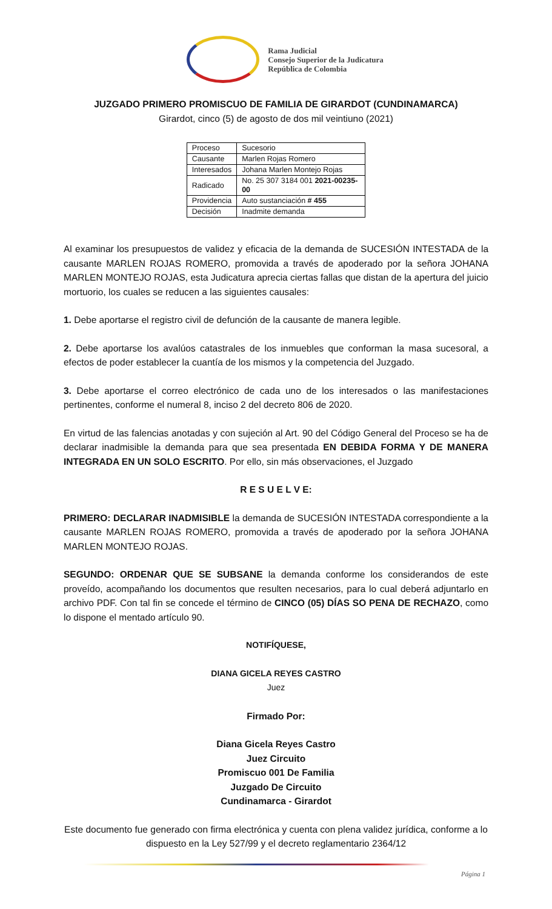Rama Judicial
Consejo Superior de la Judicatura
República de Colombia
JUZGADO PRIMERO PROMISCUO DE FAMILIA DE GIRARDOT (CUNDINAMARCA)
Girardot, cinco (5) de agosto de dos mil veintiuno (2021)
| Proceso | Sucesorio |
| Causante | Marlen Rojas Romero |
| Interesados | Johana Marlen Montejo Rojas |
| Radicado | No. 25 307 3184 001 2021-00235-00 |
| Providencia | Auto sustanciación # 455 |
| Decisión | Inadmite demanda |
Al examinar los presupuestos de validez y eficacia de la demanda de SUCESIÓN INTESTADA de la causante MARLEN ROJAS ROMERO, promovida a través de apoderado por la señora JOHANA MARLEN MONTEJO ROJAS, esta Judicatura aprecia ciertas fallas que distan de la apertura del juicio mortuorio, los cuales se reducen a las siguientes causales:
1. Debe aportarse el registro civil de defunción de la causante de manera legible.
2. Debe aportarse los avalúos catastrales de los inmuebles que conforman la masa sucesoral, a efectos de poder establecer la cuantía de los mismos y la competencia del Juzgado.
3. Debe aportarse el correo electrónico de cada uno de los interesados o las manifestaciones pertinentes, conforme el numeral 8, inciso 2 del decreto 806 de 2020.
En virtud de las falencias anotadas y con sujeción al Art. 90 del Código General del Proceso se ha de declarar inadmisible la demanda para que sea presentada EN DEBIDA FORMA Y DE MANERA INTEGRADA EN UN SOLO ESCRITO. Por ello, sin más observaciones, el Juzgado
R E S U E L V E:
PRIMERO: DECLARAR INADMISIBLE la demanda de SUCESIÓN INTESTADA correspondiente a la causante MARLEN ROJAS ROMERO, promovida a través de apoderado por la señora JOHANA MARLEN MONTEJO ROJAS.
SEGUNDO: ORDENAR QUE SE SUBSANE la demanda conforme los considerandos de este proveído, acompañando los documentos que resulten necesarios, para lo cual deberá adjuntarlo en archivo PDF. Con tal fin se concede el término de CINCO (05) DÍAS SO PENA DE RECHAZO, como lo dispone el mentado artículo 90.
NOTIFÍQUESE,
DIANA GICELA REYES CASTRO
Juez
Firmado Por:
Diana Gicela Reyes Castro
Juez Circuito
Promiscuo 001 De Familia
Juzgado De Circuito
Cundinamarca - Girardot
Este documento fue generado con firma electrónica y cuenta con plena validez jurídica, conforme a lo dispuesto en la Ley 527/99 y el decreto reglamentario 2364/12
Página 1